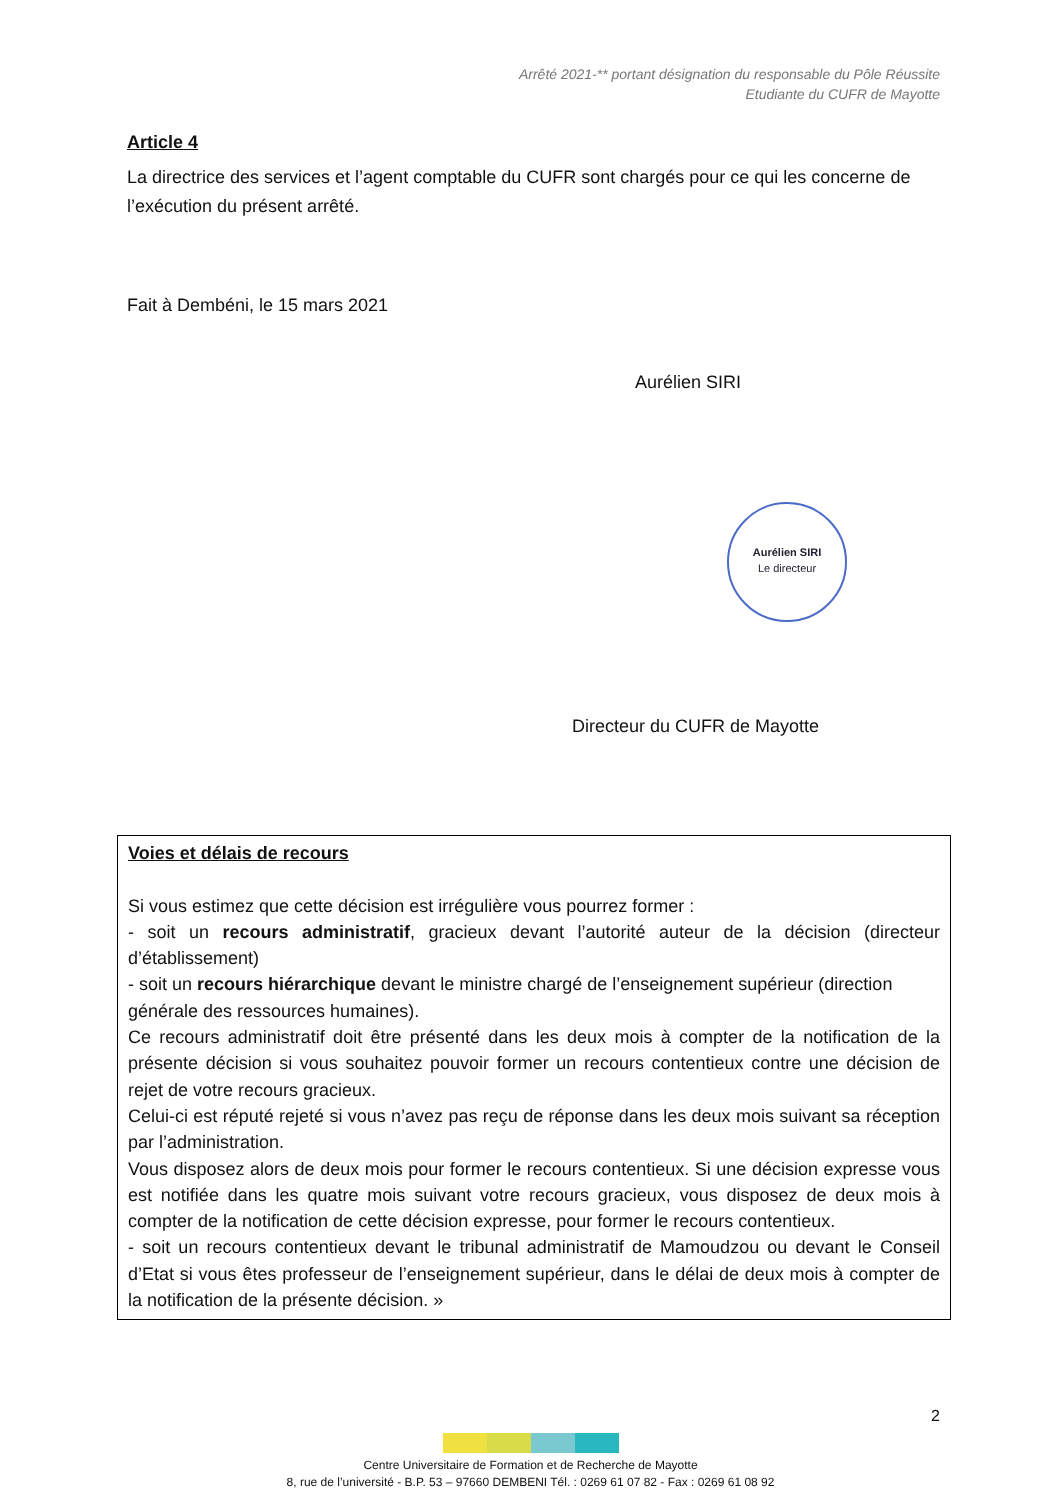Arrêté 2021-** portant désignation du responsable du Pôle Réussite
Etudiante du CUFR de Mayotte
Article 4
La directrice des services et l’agent comptable du CUFR sont chargés pour ce qui les concerne de l’exécution du présent arrêté.
Fait à Dembéni, le 15 mars 2021
Aurélien SIRI
Aurélien SIRI
Le directeur
Directeur du CUFR de Mayotte
Voies et délais de recours
Si vous estimez que cette décision est irrégulière vous pourrez former :
- soit un recours administratif, gracieux devant l’autorité auteur de la décision (directeur d’établissement)
- soit un recours hiérarchique devant le ministre chargé de l’enseignement supérieur (direction
générale des ressources humaines).
Ce recours administratif doit être présenté dans les deux mois à compter de la notification de la présente décision si vous souhaitez pouvoir former un recours contentieux contre une décision de rejet de votre recours gracieux.
Celui-ci est réputé rejeté si vous n’avez pas reçu de réponse dans les deux mois suivant sa réception par l’administration.
Vous disposez alors de deux mois pour former le recours contentieux. Si une décision expresse vous est notifiée dans les quatre mois suivant votre recours gracieux, vous disposez de deux mois à compter de la notification de cette décision expresse, pour former le recours contentieux.
- soit un recours contentieux devant le tribunal administratif de Mamoudzou ou devant le Conseil d’Etat si vous êtes professeur de l’enseignement supérieur, dans le délai de deux mois à compter de la notification de la présente décision. »
2
Centre Universitaire de Formation et de Recherche de Mayotte
8, rue de l’université - B.P. 53 – 97660 DEMBENI Tél. : 0269 61 07 82 - Fax : 0269 61 08 92